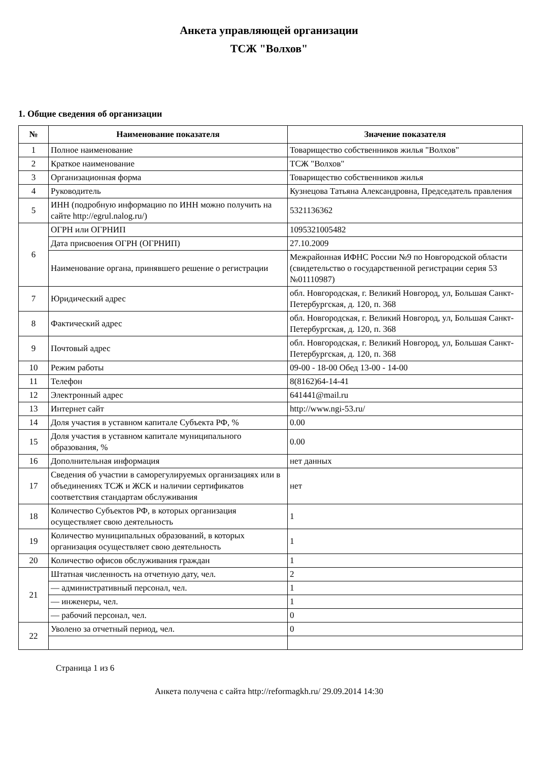Анкета управляющей организации
ТСЖ "Волхов"
1. Общие сведения об организации
| № | Наименование показателя | Значение показателя |
| --- | --- | --- |
| 1 | Полное наименование | Товарищество собственников жилья "Волхов" |
| 2 | Краткое наименование | ТСЖ "Волхов" |
| 3 | Организационная форма | Товарищество собственников жилья |
| 4 | Руководитель | Кузнецова Татьяна Александровна, Председатель правления |
| 5 | ИНН (подробную информацию по ИНН можно получить на сайте http://egrul.nalog.ru/) | 5321136362 |
| 6 | ОГРН или ОГРНИП | 1095321005482 |
| | Дата присвоения ОГРН (ОГРНИП) | 27.10.2009 |
| | Наименование органа, принявшего решение о регистрации | Межрайонная ИФНС России №9 по Новгородской области (свидетельство о государственной регистрации серия 53 №01110987) |
| 7 | Юридический адрес | обл. Новгородская, г. Великий Новгород, ул, Большая Санкт-Петербургская, д. 120, п. 368 |
| 8 | Фактический адрес | обл. Новгородская, г. Великий Новгород, ул, Большая Санкт-Петербургская, д. 120, п. 368 |
| 9 | Почтовый адрес | обл. Новгородская, г. Великий Новгород, ул, Большая Санкт-Петербургская, д. 120, п. 368 |
| 10 | Режим работы | 09-00 - 18-00 Обед 13-00 - 14-00 |
| 11 | Телефон | 8(8162)64-14-41 |
| 12 | Электронный адрес | 641441@mail.ru |
| 13 | Интернет сайт | http://www.ngi-53.ru/ |
| 14 | Доля участия в уставном капитале Субъекта РФ, % | 0.00 |
| 15 | Доля участия в уставном капитале муниципального образования, % | 0.00 |
| 16 | Дополнительная информация | нет данных |
| 17 | Сведения об участии в саморегулируемых организациях или в объединениях ТСЖ и ЖСК и наличии сертификатов соответствия стандартам обслуживания | нет |
| 18 | Количество Субъектов РФ, в которых организация осуществляет свою деятельность | 1 |
| 19 | Количество муниципальных образований, в которых организация осуществляет свою деятельность | 1 |
| 20 | Количество офисов обслуживания граждан | 1 |
| 21 | Штатная численность на отчетную дату, чел. | 2 |
| | — административный персонал, чел. | 1 |
| | — инженеры, чел. | 1 |
| | — рабочий персонал, чел. | 0 |
| 22 | Уволено за отчетный период, чел. | 0 |
Страница 1 из 6
Анкета получена с сайта http://reformagkh.ru/ 29.09.2014 14:30